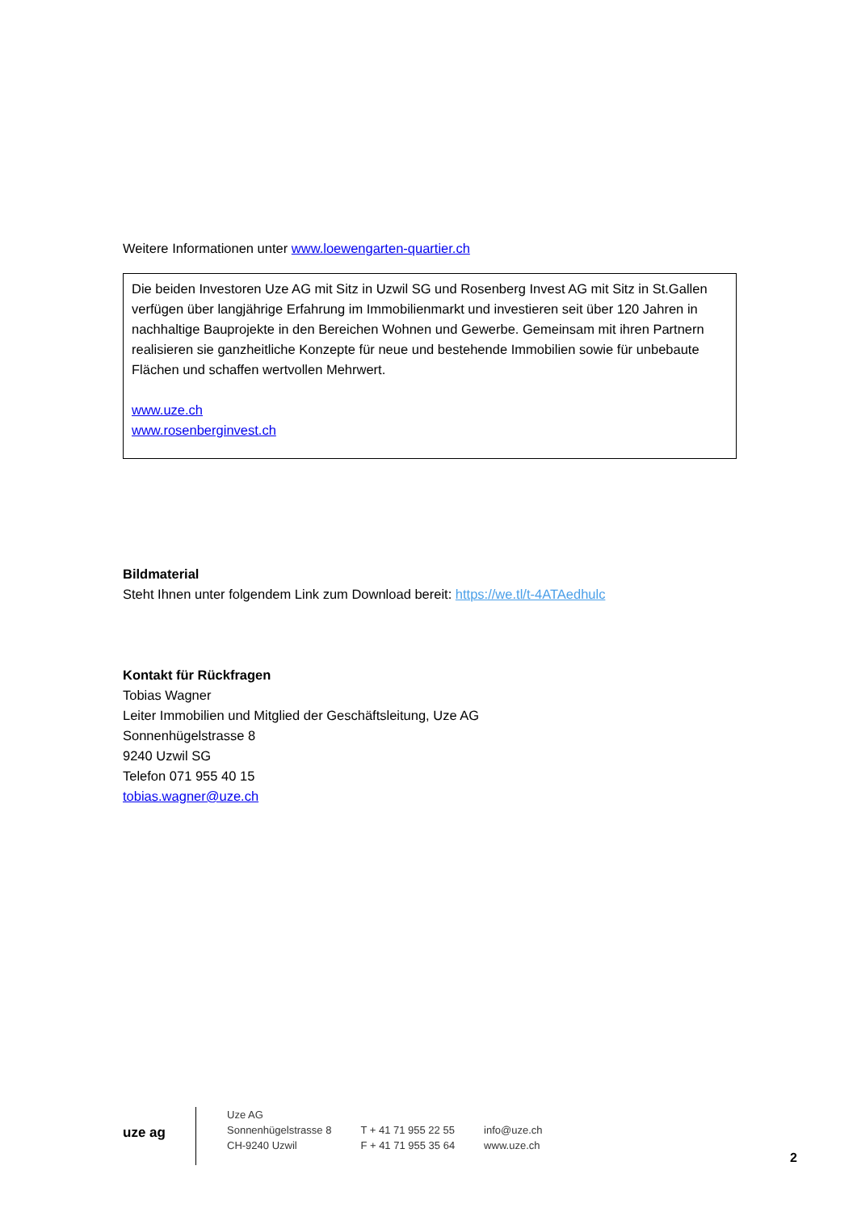Weitere Informationen unter www.loewengarten-quartier.ch
Die beiden Investoren Uze AG mit Sitz in Uzwil SG und Rosenberg Invest AG mit Sitz in St.Gallen verfügen über langjährige Erfahrung im Immobilienmarkt und investieren seit über 120 Jahren in nachhaltige Bauprojekte in den Bereichen Wohnen und Gewerbe. Gemeinsam mit ihren Partnern realisieren sie ganzheitliche Konzepte für neue und bestehende Immobilien sowie für unbebaute Flächen und schaffen wertvollen Mehrwert.
www.uze.ch
www.rosenberginvest.ch
Bildmaterial
Steht Ihnen unter folgendem Link zum Download bereit: https://we.tl/t-4ATAedhulc
Kontakt für Rückfragen
Tobias Wagner
Leiter Immobilien und Mitglied der Geschäftsleitung, Uze AG
Sonnenhügelstrasse 8
9240 Uzwil SG
Telefon 071 955 40 15
tobias.wagner@uze.ch
uze ag
Uze AG
Sonnenhügelstrasse 8
CH-9240 Uzwil
T + 41 71 955 22 55
F + 41 71 955 35 64
info@uze.ch
www.uze.ch
2